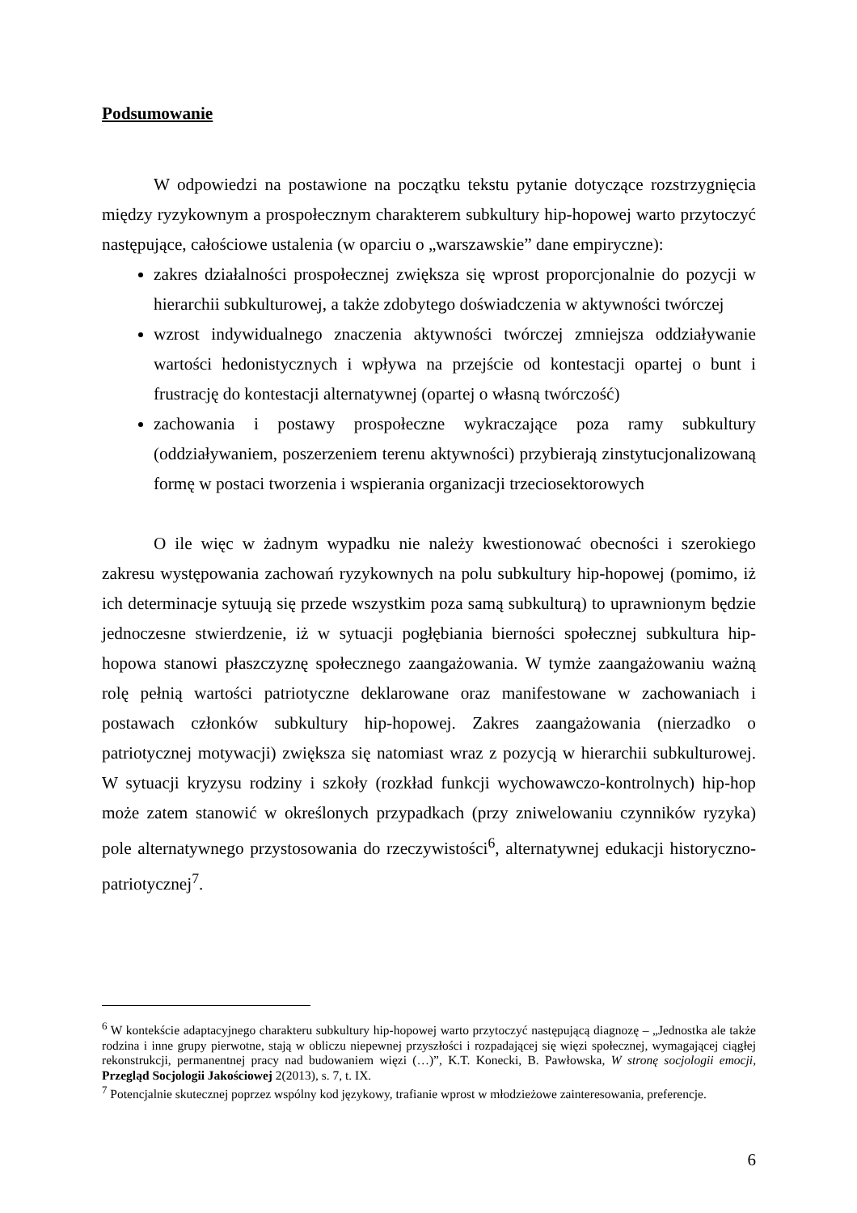Podsumowanie
W odpowiedzi na postawione na początku tekstu pytanie dotyczące rozstrzygnięcia między ryzykownym a prospołecznym charakterem subkultury hip-hopowej warto przytoczyć następujące, całościowe ustalenia (w oparciu o „warszawskie” dane empiryczne):
zakres działalności prospołecznej zwiększa się wprost proporcjonalnie do pozycji w hierarchii subkulturowej, a także zdobytego doświadczenia w aktywności twórczej
wzrost indywidualnego znaczenia aktywności twórczej zmniejsza oddziaływanie wartości hedonistycznych i wpływa na przejście od kontestacji opartej o bunt i frustrację do kontestacji alternatywnej (opartej o własną twórczość)
zachowania i postawy prospołeczne wykraczające poza ramy subkultury (oddziaływaniem, poszerzeniem terenu aktywności) przybierają zinstytucjonalizowaną formę w postaci tworzenia i wspierania organizacji trzeciosektorowych
O ile więc w żadnym wypadku nie należy kwestionować obecności i szerokiego zakresu występowania zachowań ryzykownych na polu subkultury hip-hopowej (pomimo, iż ich determinacje sytuują się przede wszystkim poza samą subkulturą) to uprawnionym będzie jednoczesne stwierdzenie, iż w sytuacji pogłębiania bierności społecznej subkultura hip-hopowa stanowi płaszczyznę społecznego zaangażowania. W tymże zaangażowaniu ważną rolę pełnią wartości patriotyczne deklarowane oraz manifestowane w zachowaniach i postawach członków subkultury hip-hopowej. Zakres zaangażowania (nierzadko o patriotycznej motywacji) zwiększa się natomiast wraz z pozycją w hierarchii subkulturowej. W sytuacji kryzysu rodziny i szkoły (rozkład funkcji wychowawczo-kontrolnych) hip-hop może zatem stanowić w określonych przypadkach (przy zniwelowaniu czynników ryzyka) pole alternatywnego przystosowania do rzeczywistości<sup>6</sup>, alternatywnej edukacji historyczno-patriotycznej<sup>7</sup>.
<sup>6</sup> W kontekście adaptacyjnego charakteru subkultury hip-hopowej warto przytoczyć następującą diagnozę – „Jednostka ale także rodzina i inne grupy pierwotne, stają w obliczu niepewnej przyszłości i rozpadającej się więzi społecznej, wymagającej ciągłej rekonstrukcji, permanentnej pracy nad budowaniem więzi (…)”, K.T. Konecki, B. Pawłowska, W stronę socjologii emocji, Przegląd Socjologii Jakościowej 2(2013), s. 7, t. IX.
<sup>7</sup> Potencjalnie skutecznej poprzez wspólny kod językowy, trafianie wprost w młodzieżowe zainteresowania, preferencje.
6